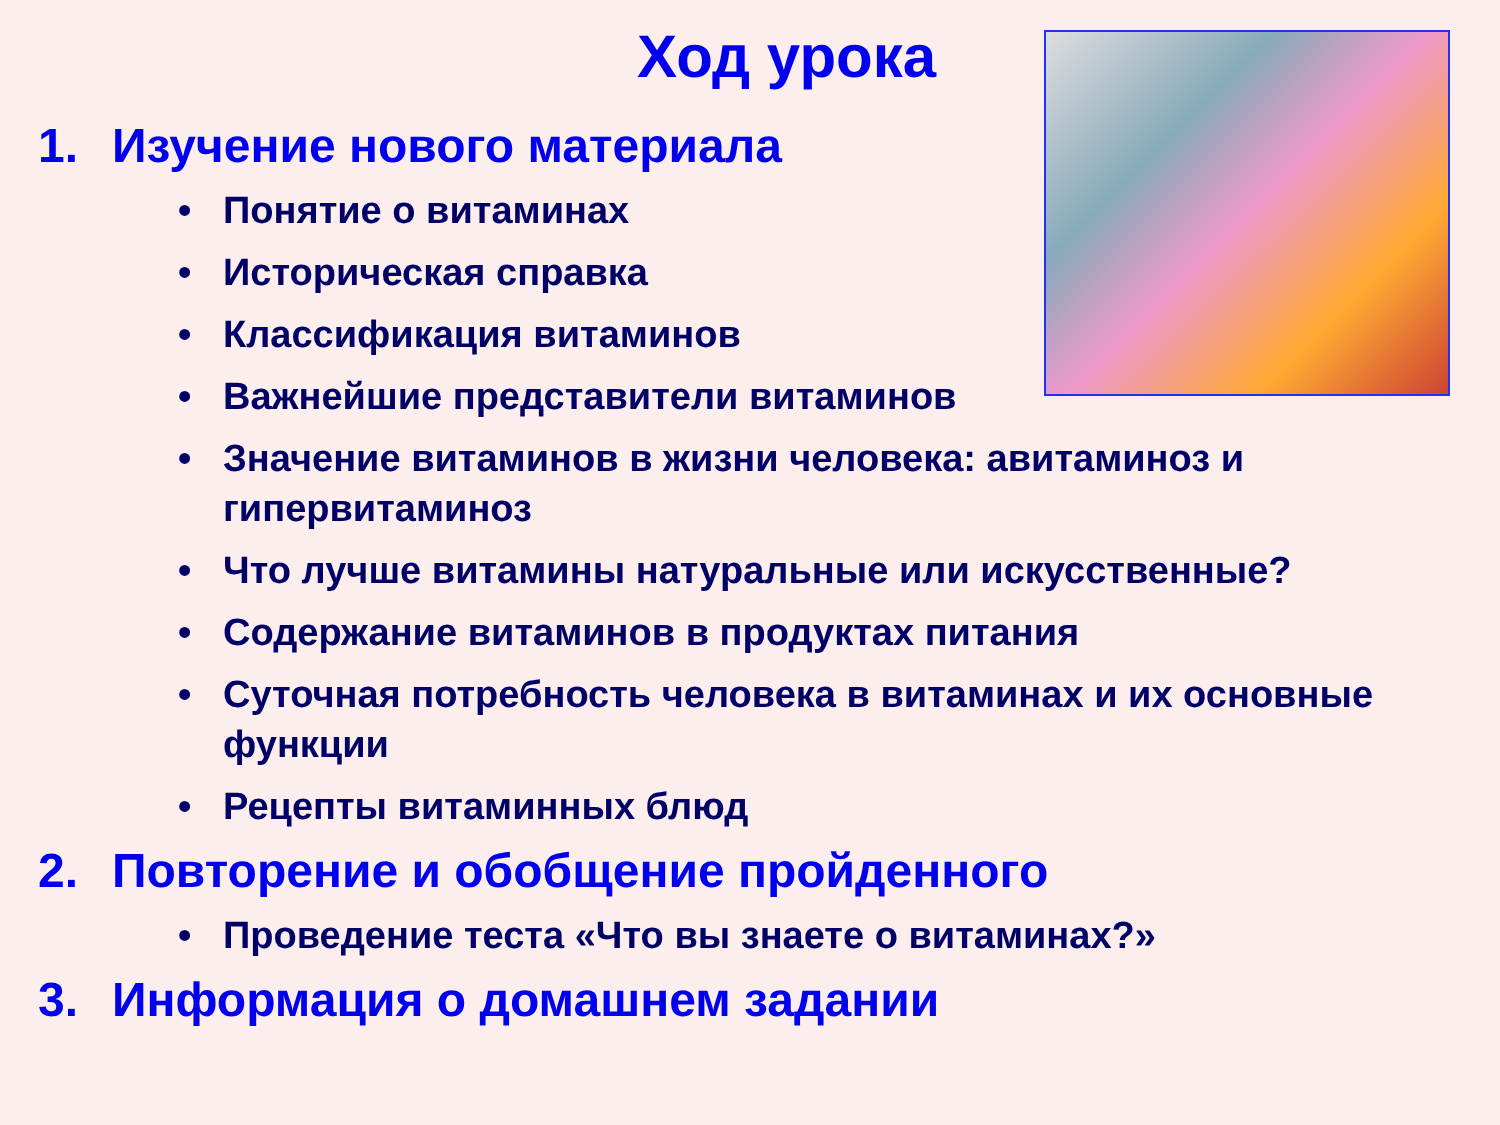Ход урока
1. Изучение нового материала
• Понятие о витаминах
• Историческая справка
• Классификация витаминов
• Важнейшие представители витаминов
• Значение витаминов в жизни человека: авитаминоз и гипервитаминоз
• Что лучше витамины натуральные или искусственные?
• Содержание витаминов в продуктах питания
• Суточная потребность человека в витаминах и их основные функции
• Рецепты витаминных блюд
2. Повторение и обобщение пройденного
• Проведение теста «Что вы знаете о витаминах?»
3. Информация о домашнем задании